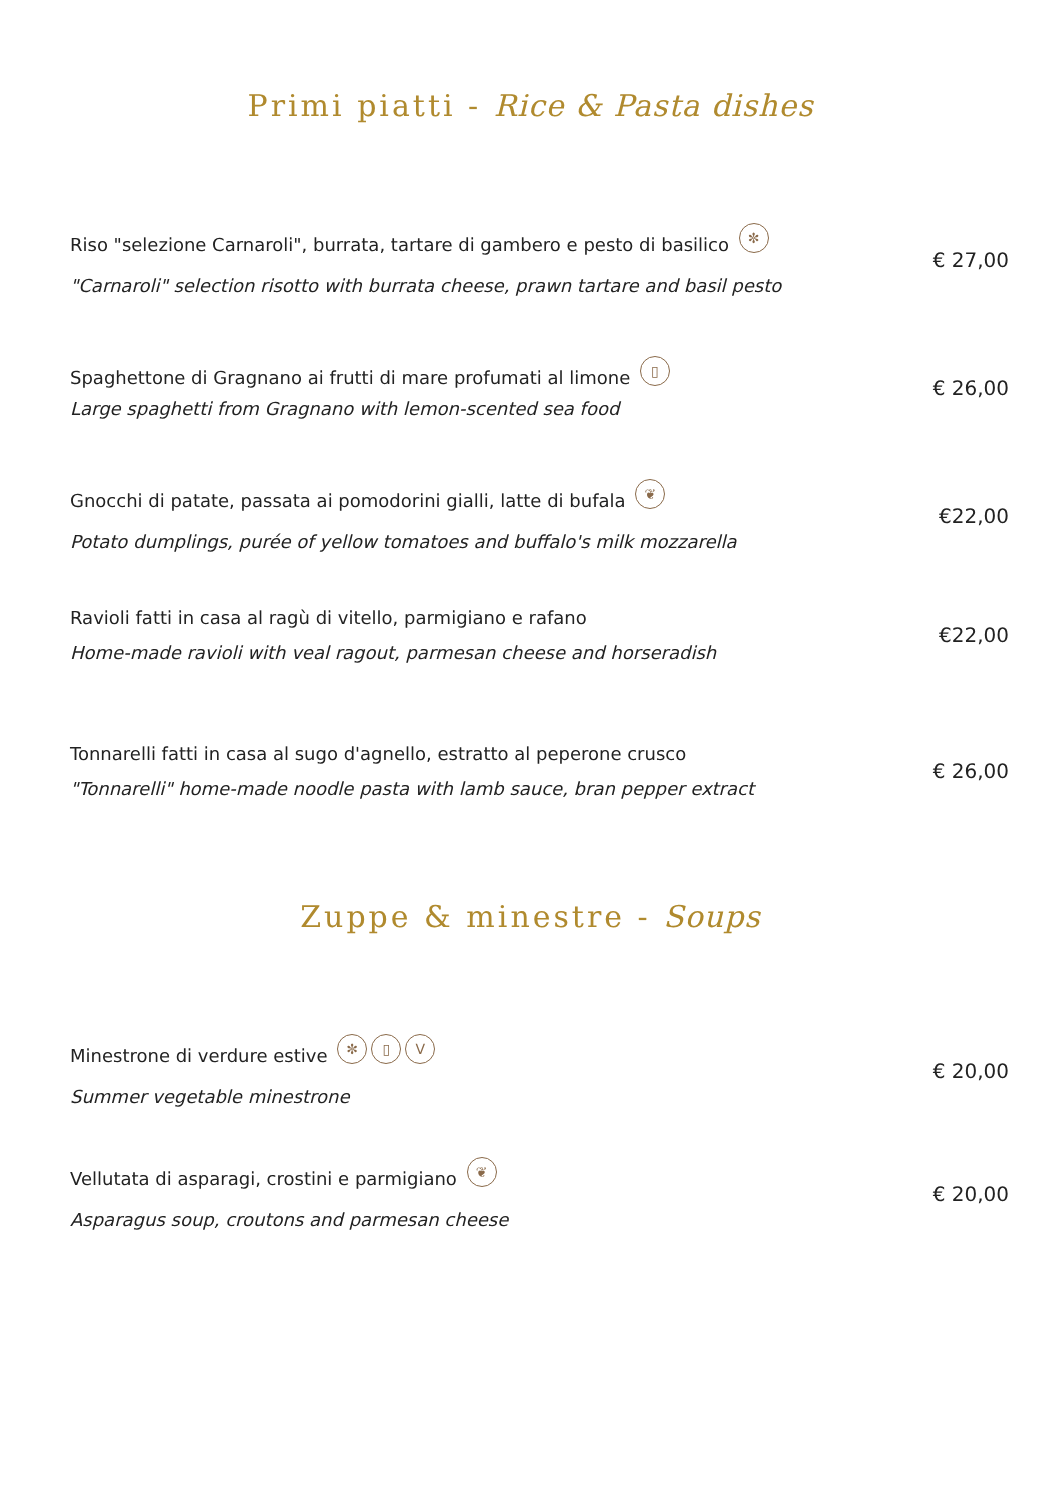Primi piatti - Rice & Pasta dishes
Riso "selezione Carnaroli", burrata, tartare di gambero e pesto di basilico ✼
"Carnaroli" selection risotto with burrata cheese, prawn tartare and basil pesto
€ 27,00
Spaghettone di Gragnano ai frutti di mare profumati al limone ▯
Large spaghetti from Gragnano with lemon-scented sea food
€ 26,00
Gnocchi di patate, passata ai pomodorini gialli, latte di bufala ❦
Potato dumplings, purée of yellow tomatoes and buffalo's milk mozzarella
€22,00
Ravioli fatti in casa al ragù di vitello, parmigiano e rafano
Home-made ravioli with veal ragout, parmesan cheese and horseradish
€22,00
Tonnarelli fatti in casa al sugo d'agnello, estratto al peperone crusco
"Tonnarelli" home-made noodle pasta with lamb sauce, bran pepper extract
€ 26,00
Zuppe & minestre - Soups
Minestrone di verdure estive ✼ ▯ V
Summer vegetable minestrone
€ 20,00
Vellutata di asparagi, crostini e parmigiano ❦
Asparagus soup, croutons and parmesan cheese
€ 20,00